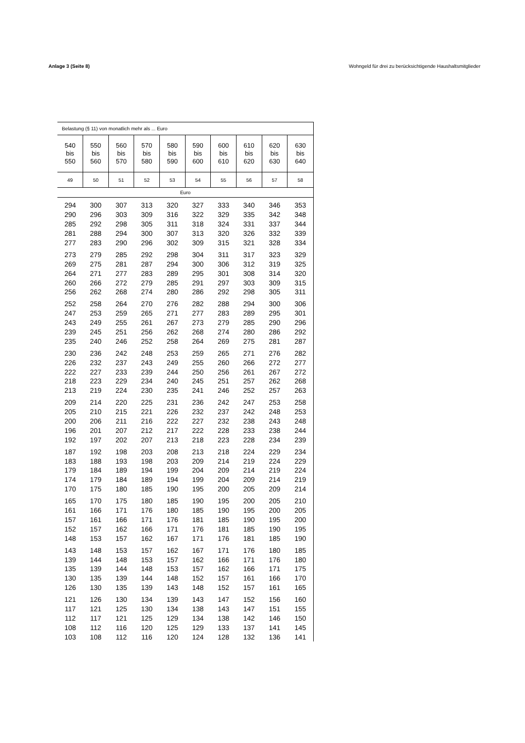Anlage 3 (Seite 8) Wohngeld für drei zu berücksichtigende Haushaltsmitglieder
| Belastung (§ 11) von monatlich mehr als ... Euro | | | | | | | | | |
| --- | --- | --- | --- | --- | --- | --- | --- | --- | --- |
| 540 bis 550 | 550 bis 560 | 560 bis 570 | 570 bis 580 | 580 bis 590 | 590 bis 600 | 600 bis 610 | 610 bis 620 | 620 bis 630 | 630 bis 640 |
| 49 | 50 | 51 | 52 | 53 | 54 | 55 | 56 | 57 | 58 |
| Euro | | | | | | | | | |
| 294 | 300 | 307 | 313 | 320 | 327 | 333 | 340 | 346 | 353 |
| 290 | 296 | 303 | 309 | 316 | 322 | 329 | 335 | 342 | 348 |
| 285 | 292 | 298 | 305 | 311 | 318 | 324 | 331 | 337 | 344 |
| 281 | 288 | 294 | 300 | 307 | 313 | 320 | 326 | 332 | 339 |
| 277 | 283 | 290 | 296 | 302 | 309 | 315 | 321 | 328 | 334 |
| 273 | 279 | 285 | 292 | 298 | 304 | 311 | 317 | 323 | 329 |
| 269 | 275 | 281 | 287 | 294 | 300 | 306 | 312 | 319 | 325 |
| 264 | 271 | 277 | 283 | 289 | 295 | 301 | 308 | 314 | 320 |
| 260 | 266 | 272 | 279 | 285 | 291 | 297 | 303 | 309 | 315 |
| 256 | 262 | 268 | 274 | 280 | 286 | 292 | 298 | 305 | 311 |
| 252 | 258 | 264 | 270 | 276 | 282 | 288 | 294 | 300 | 306 |
| 247 | 253 | 259 | 265 | 271 | 277 | 283 | 289 | 295 | 301 |
| 243 | 249 | 255 | 261 | 267 | 273 | 279 | 285 | 290 | 296 |
| 239 | 245 | 251 | 256 | 262 | 268 | 274 | 280 | 286 | 292 |
| 235 | 240 | 246 | 252 | 258 | 264 | 269 | 275 | 281 | 287 |
| 230 | 236 | 242 | 248 | 253 | 259 | 265 | 271 | 276 | 282 |
| 226 | 232 | 237 | 243 | 249 | 255 | 260 | 266 | 272 | 277 |
| 222 | 227 | 233 | 239 | 244 | 250 | 256 | 261 | 267 | 272 |
| 218 | 223 | 229 | 234 | 240 | 245 | 251 | 257 | 262 | 268 |
| 213 | 219 | 224 | 230 | 235 | 241 | 246 | 252 | 257 | 263 |
| 209 | 214 | 220 | 225 | 231 | 236 | 242 | 247 | 253 | 258 |
| 205 | 210 | 215 | 221 | 226 | 232 | 237 | 242 | 248 | 253 |
| 200 | 206 | 211 | 216 | 222 | 227 | 232 | 238 | 243 | 248 |
| 196 | 201 | 207 | 212 | 217 | 222 | 228 | 233 | 238 | 244 |
| 192 | 197 | 202 | 207 | 213 | 218 | 223 | 228 | 234 | 239 |
| 187 | 192 | 198 | 203 | 208 | 213 | 218 | 224 | 229 | 234 |
| 183 | 188 | 193 | 198 | 203 | 209 | 214 | 219 | 224 | 229 |
| 179 | 184 | 189 | 194 | 199 | 204 | 209 | 214 | 219 | 224 |
| 174 | 179 | 184 | 189 | 194 | 199 | 204 | 209 | 214 | 219 |
| 170 | 175 | 180 | 185 | 190 | 195 | 200 | 205 | 209 | 214 |
| 165 | 170 | 175 | 180 | 185 | 190 | 195 | 200 | 205 | 210 |
| 161 | 166 | 171 | 176 | 180 | 185 | 190 | 195 | 200 | 205 |
| 157 | 161 | 166 | 171 | 176 | 181 | 185 | 190 | 195 | 200 |
| 152 | 157 | 162 | 166 | 171 | 176 | 181 | 185 | 190 | 195 |
| 148 | 153 | 157 | 162 | 167 | 171 | 176 | 181 | 185 | 190 |
| 143 | 148 | 153 | 157 | 162 | 167 | 171 | 176 | 180 | 185 |
| 139 | 144 | 148 | 153 | 157 | 162 | 166 | 171 | 176 | 180 |
| 135 | 139 | 144 | 148 | 153 | 157 | 162 | 166 | 171 | 175 |
| 130 | 135 | 139 | 144 | 148 | 152 | 157 | 161 | 166 | 170 |
| 126 | 130 | 135 | 139 | 143 | 148 | 152 | 157 | 161 | 165 |
| 121 | 126 | 130 | 134 | 139 | 143 | 147 | 152 | 156 | 160 |
| 117 | 121 | 125 | 130 | 134 | 138 | 143 | 147 | 151 | 155 |
| 112 | 117 | 121 | 125 | 129 | 134 | 138 | 142 | 146 | 150 |
| 108 | 112 | 116 | 120 | 125 | 129 | 133 | 137 | 141 | 145 |
| 103 | 108 | 112 | 116 | 120 | 124 | 128 | 132 | 136 | 141 |